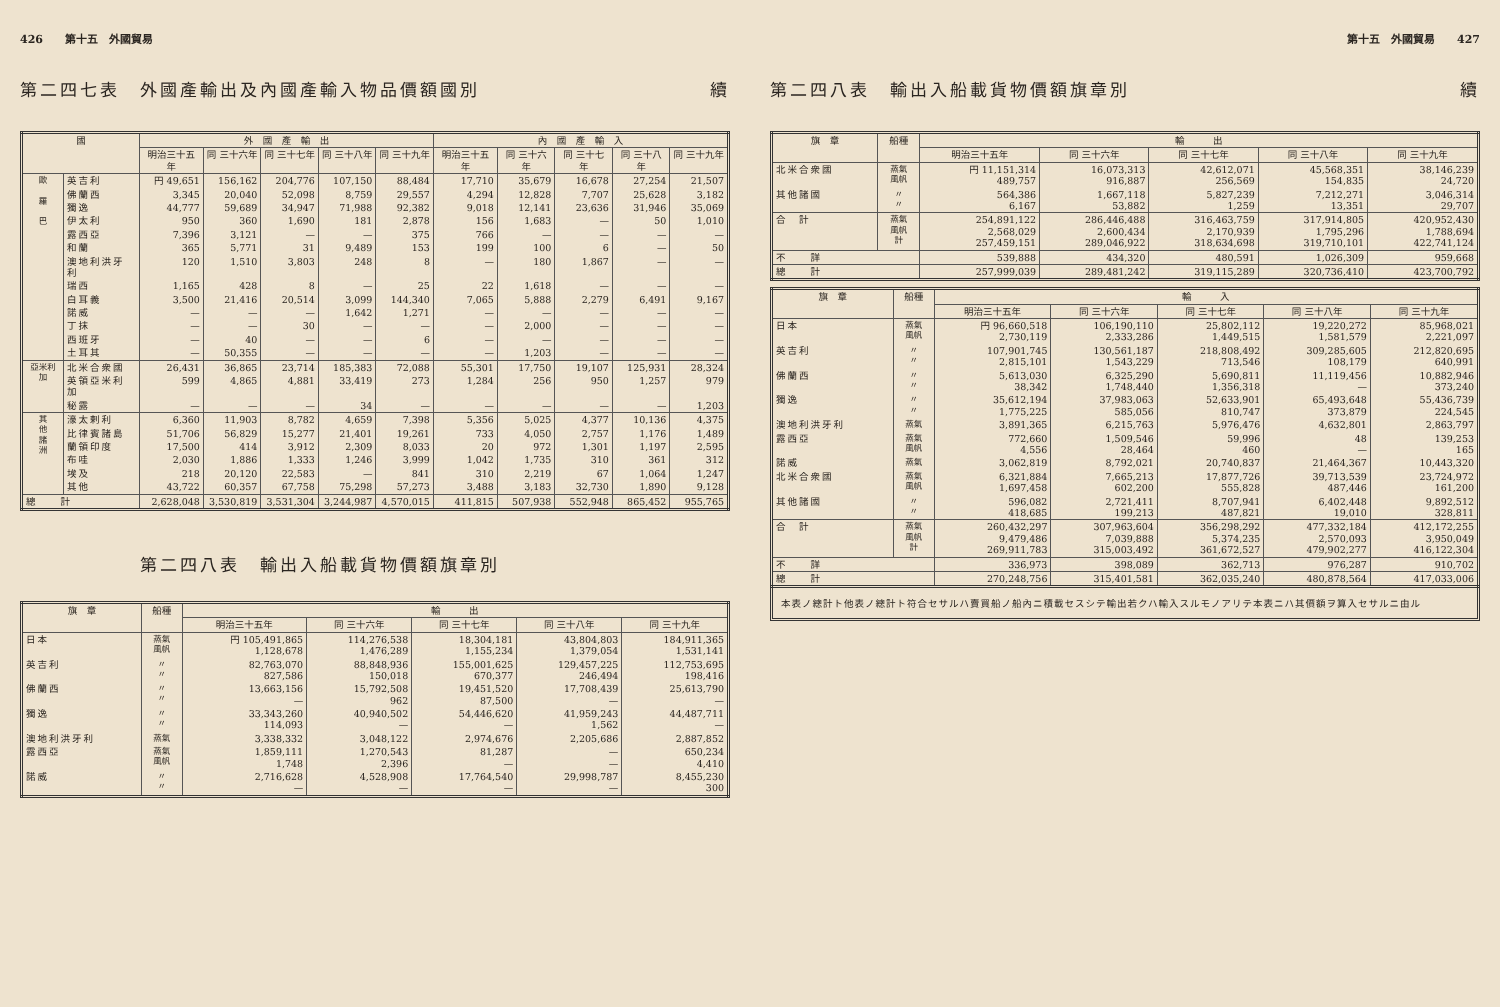426　　第十五　外國貿易
第二四七表　外國產輸出及內國產輸入物品價額國別 續
| 國 | | 外 國 產 輸 出 | | | | | 內 國 產 輸 入 | | | | |
| --- | --- | --- | --- | --- | --- | --- | --- | --- | --- | --- | --- |
| | | 明治三十五年 | 同 三十六年 | 同 三十七年 | 同 三十八年 | 同 三十九年 | 明治三十五年 | 同 三十六年 | 同 三十七年 | 同 三十八年 | 同 三十九年 |
| 歐 羅 巴 | 英吉利 | 円 49,651 | 156,162 | 204,776 | 107,150 | 88,484 | 17,710 | 35,679 | 16,678 | 27,254 | 21,507 |
| | 佛蘭西 | 3,345 | 20,040 | 52,098 | 8,759 | 29,557 | 4,294 | 12,828 | 7,707 | 25,628 | 3,182 |
| | 獨逸 | 44,777 | 59,689 | 34,947 | 71,988 | 92,382 | 9,018 | 12,141 | 23,636 | 31,946 | 35,069 |
| | 伊太利 | 950 | 360 | 1,690 | 181 | 2,878 | 156 | 1,683 | — | 50 | 1,010 |
| | 露西亞 | 7,396 | 3,121 | — | — | 375 | 766 | — | — | — | — |
| | 和蘭 | 365 | 5,771 | 31 | 9,489 | 153 | 199 | 100 | 6 | — | 50 |
| | 澳地利洪牙利 | 120 | 1,510 | 3,803 | 248 | 8 | — | 180 | 1,867 | — | — |
| | 瑞西 | 1,165 | 428 | 8 | — | 25 | 22 | 1,618 | — | — | — |
| | 白耳義 | 3,500 | 21,416 | 20,514 | 3,099 | 144,340 | 7,065 | 5,888 | 2,279 | 6,491 | 9,167 |
| | 諾威 | — | — | — | 1,642 | 1,271 | — | — | — | — | — |
| | 丁抹 | — | — | 30 | — | — | — | 2,000 | — | — | — |
| | 西班牙 | — | 40 | — | — | 6 | — | — | — | — | — |
| | 土耳其 | — | 50,355 | — | — | — | — | 1,203 | — | — | — |
| 亞米利加 | 北米合衆國 | 26,431 | 36,865 | 23,714 | 185,383 | 72,088 | 55,301 | 17,750 | 19,107 | 125,931 | 28,324 |
| | 英領亞米利加 | 599 | 4,865 | 4,881 | 33,419 | 273 | 1,284 | 256 | 950 | 1,257 | 979 |
| | 秘露 | — | — | — | 34 | — | — | — | — | — | 1,203 |
| 其 他 諸 洲 | 濠太剌利 | 6,360 | 11,903 | 8,782 | 4,659 | 7,398 | 5,356 | 5,025 | 4,377 | 10,136 | 4,375 |
| | 比律賓諸島 | 51,706 | 56,829 | 15,277 | 21,401 | 19,261 | 733 | 4,050 | 2,757 | 1,176 | 1,489 |
| | 蘭領印度 | 17,500 | 414 | 3,912 | 2,309 | 8,033 | 20 | 972 | 1,301 | 1,197 | 2,595 |
| | 布哇 | 2,030 | 1,886 | 1,333 | 1,246 | 3,999 | 1,042 | 1,735 | 310 | 361 | 312 |
| | 埃及 | 218 | 20,120 | 22,583 | — | 841 | 310 | 2,219 | 67 | 1,064 | 1,247 |
| | 其他 | 43,722 | 60,357 | 67,758 | 75,298 | 57,273 | 3,488 | 3,183 | 32,730 | 1,890 | 9,128 |
| 總 計 | | 2,628,048 | 3,530,819 | 3,531,304 | 3,244,987 | 4,570,015 | 411,815 | 507,938 | 552,948 | 865,452 | 955,765 |
第二四八表　輸出入船載貨物價額旗章別
| 旗 章 | 船種 | 輸 出 | | | | |
| --- | --- | --- | --- | --- | --- | --- |
| | | 明治三十五年 | 同 三十六年 | 同 三十七年 | 同 三十八年 | 同 三十九年 |
| 日本 | 蒸氣 風帆 | 円 105,491,865 1,128,678 | 114,276,538 1,476,289 | 18,304,181 1,155,234 | 43,804,803 1,379,054 | 184,911,365 1,531,141 |
| 英吉利 | 〃 〃 | 82,763,070 827,586 | 88,848,936 150,018 | 155,001,625 670,377 | 129,457,225 246,494 | 112,753,695 198,416 |
| 佛蘭西 | 〃 〃 | 13,663,156 — | 15,792,508 962 | 19,451,520 87,500 | 17,708,439 — | 25,613,790 — |
| 獨逸 | 〃 〃 | 33,343,260 114,093 | 40,940,502 — | 54,446,620 — | 41,959,243 1,562 | 44,487,711 — |
| 澳地利洪牙利 | 蒸氣 | 3,338,332 | 3,048,122 | 2,974,676 | 2,205,686 | 2,887,852 |
| 露西亞 | 蒸氣 風帆 | 1,859,111 1,748 | 1,270,543 2,396 | 81,287 — | — — | 650,234 4,410 |
| 諾威 | 〃 〃 | 2,716,628 — | 4,528,908 — | 17,764,540 — | 29,998,787 — | 8,455,230 300 |
第十五　外國貿易　　427
第二四八表　輸出入船載貨物價額旗章別 續
| 旗 章 | 船種 | 輸 出 | | | | |
| --- | --- | --- | --- | --- | --- | --- |
| | | 明治三十五年 | 同 三十六年 | 同 三十七年 | 同 三十八年 | 同 三十九年 |
| 北米合衆國 | 蒸氣 風帆 | 円 11,151,314 489,757 | 16,073,313 916,887 | 42,612,071 256,569 | 45,568,351 154,835 | 38,146,239 24,720 |
| 其他諸國 | 〃 〃 | 564,386 6,167 | 1,667,118 53,882 | 5,827,239 1,259 | 7,212,271 13,351 | 3,046,314 29,707 |
| 合 計 | 蒸氣 風帆 計 | 254,891,122 2,568,029 257,459,151 | 286,446,488 2,600,434 289,046,922 | 316,463,759 2,170,939 318,634,698 | 317,914,805 1,795,296 319,710,101 | 420,952,430 1,788,694 422,741,124 |
| 不 詳 | | 539,888 | 434,320 | 480,591 | 1,026,309 | 959,668 |
| 總 計 | | 257,999,039 | 289,481,242 | 319,115,289 | 320,736,410 | 423,700,792 |
| 旗 章 | 船種 | 輸 入 | | | | |
| --- | --- | --- | --- | --- | --- | --- |
| | | 明治三十五年 | 同 三十六年 | 同 三十七年 | 同 三十八年 | 同 三十九年 |
| 日本 | 蒸氣 風帆 | 円 96,660,518 2,730,119 | 106,190,110 2,333,286 | 25,802,112 1,449,515 | 19,220,272 1,581,579 | 85,968,021 2,221,097 |
| 英吉利 | 〃 〃 | 107,901,745 2,815,101 | 130,561,187 1,543,229 | 218,808,492 713,546 | 309,285,605 108,179 | 212,820,695 640,991 |
| 佛蘭西 | 〃 〃 | 5,613,030 38,342 | 6,325,290 1,748,440 | 5,690,811 1,356,318 | 11,119,456 — | 10,882,946 373,240 |
| 獨逸 | 〃 〃 | 35,612,194 1,775,225 | 37,983,063 585,056 | 52,633,901 810,747 | 65,493,648 373,879 | 55,436,739 224,545 |
| 澳地利洪牙利 | 蒸氣 | 3,891,365 | 6,215,763 | 5,976,476 | 4,632,801 | 2,863,797 |
| 露西亞 | 蒸氣 風帆 | 772,660 4,556 | 1,509,546 28,464 | 59,996 460 | 48 — | 139,253 165 |
| 諾威 | 蒸氣 | 3,062,819 | 8,792,021 | 20,740,837 | 21,464,367 | 10,443,320 |
| 北米合衆國 | 蒸氣 風帆 | 6,321,884 1,697,458 | 7,665,213 602,200 | 17,877,726 555,828 | 39,713,539 487,446 | 23,724,972 161,200 |
| 其他諸國 | 〃 〃 | 596,082 418,685 | 2,721,411 199,213 | 8,707,941 487,821 | 6,402,448 19,010 | 9,892,512 328,811 |
| 合 計 | 蒸氣 風帆 計 | 260,432,297 9,479,486 269,911,783 | 307,963,604 7,039,888 315,003,492 | 356,298,292 5,374,235 361,672,527 | 477,332,184 2,570,093 479,902,277 | 412,172,255 3,950,049 416,122,304 |
| 不 詳 | | 336,973 | 398,089 | 362,713 | 976,287 | 910,702 |
| 總 計 | | 270,248,756 | 315,401,581 | 362,035,240 | 480,878,564 | 417,033,006 |
本表ノ總計ト他表ノ總計ト符合セサルハ賣買船ノ船內ニ積載セスシテ輸出若クハ輸入スルモノアリテ本表ニハ其價額ヲ算入セサルニ由ル